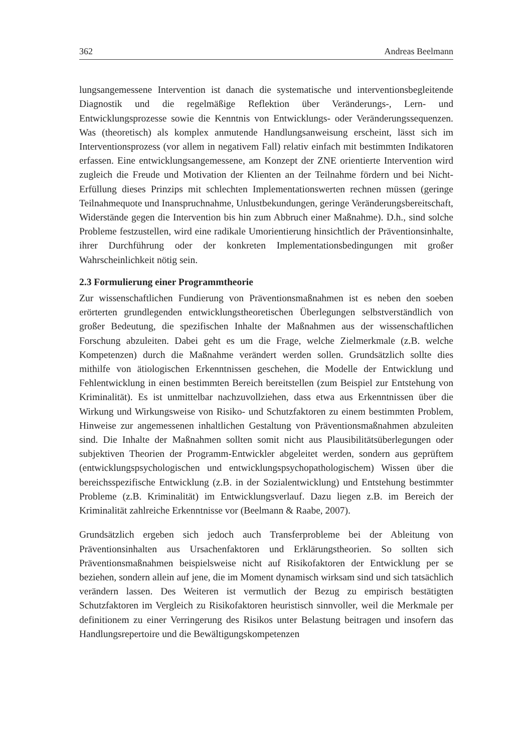362 Andreas Beelmann
lungsangemessene Intervention ist danach die systematische und interventionsbegleitende Diagnostik und die regelmäßige Reflektion über Veränderungs-, Lern- und Entwicklungsprozesse sowie die Kenntnis von Entwicklungs- oder Veränderungssequenzen. Was (theoretisch) als komplex anmutende Handlungsanweisung erscheint, lässt sich im Interventionsprozess (vor allem in negativem Fall) relativ einfach mit bestimmten Indikatoren erfassen. Eine entwicklungsangemessene, am Konzept der ZNE orientierte Intervention wird zugleich die Freude und Motivation der Klienten an der Teilnahme fördern und bei Nicht-Erfüllung dieses Prinzips mit schlechten Implementationswerten rechnen müssen (geringe Teilnahmequote und Inanspruchnahme, Unlustbekundungen, geringe Veränderungsbereitschaft, Widerstände gegen die Intervention bis hin zum Abbruch einer Maßnahme). D.h., sind solche Probleme festzustellen, wird eine radikale Umorientierung hinsichtlich der Präventionsinhalte, ihrer Durchführung oder der konkreten Implementationsbedingungen mit großer Wahrscheinlichkeit nötig sein.
2.3 Formulierung einer Programmtheorie
Zur wissenschaftlichen Fundierung von Präventionsmaßnahmen ist es neben den soeben erörterten grundlegenden entwicklungstheoretischen Überlegungen selbstverständlich von großer Bedeutung, die spezifischen Inhalte der Maßnahmen aus der wissenschaftlichen Forschung abzuleiten. Dabei geht es um die Frage, welche Zielmerkmale (z.B. welche Kompetenzen) durch die Maßnahme verändert werden sollen. Grundsätzlich sollte dies mithilfe von ätiologischen Erkenntnissen geschehen, die Modelle der Entwicklung und Fehlentwicklung in einen bestimmten Bereich bereitstellen (zum Beispiel zur Entstehung von Kriminalität). Es ist unmittelbar nachzuvollziehen, dass etwa aus Erkenntnissen über die Wirkung und Wirkungsweise von Risiko- und Schutzfaktoren zu einem bestimmten Problem, Hinweise zur angemessenen inhaltlichen Gestaltung von Präventionsmaßnahmen abzuleiten sind. Die Inhalte der Maßnahmen sollten somit nicht aus Plausibilitätsüberlegungen oder subjektiven Theorien der Programm-Entwickler abgeleitet werden, sondern aus geprüftem (entwicklungspsychologischen und entwicklungspsychopathologischem) Wissen über die bereichsspezifische Entwicklung (z.B. in der Sozialentwicklung) und Entstehung bestimmter Probleme (z.B. Kriminalität) im Entwicklungsverlauf. Dazu liegen z.B. im Bereich der Kriminalität zahlreiche Erkenntnisse vor (Beelmann & Raabe, 2007).
Grundsätzlich ergeben sich jedoch auch Transferprobleme bei der Ableitung von Präventionsinhalten aus Ursachenfaktoren und Erklärungstheorien. So sollten sich Präventionsmaßnahmen beispielsweise nicht auf Risikofaktoren der Entwicklung per se beziehen, sondern allein auf jene, die im Moment dynamisch wirksam sind und sich tatsächlich verändern lassen. Des Weiteren ist vermutlich der Bezug zu empirisch bestätigten Schutzfaktoren im Vergleich zu Risikofaktoren heuristisch sinnvoller, weil die Merkmale per definitionem zu einer Verringerung des Risikos unter Belastung beitragen und insofern das Handlungsrepertoire und die Bewältigungskompetenzen